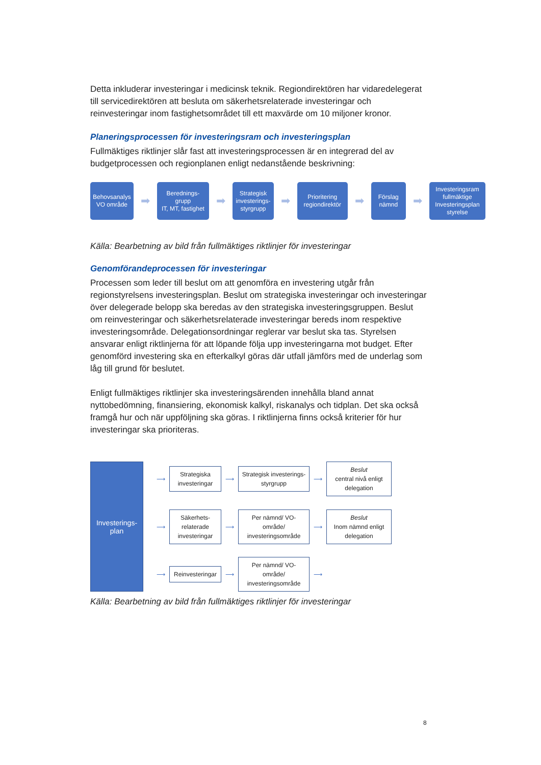Detta inkluderar investeringar i medicinsk teknik. Regiondirektören har vidaredelegerat till servicedirektören att besluta om säkerhetsrelaterade investeringar och reinvesteringar inom fastighetsområdet till ett maxvärde om 10 miljoner kronor.
Planeringsprocessen för investeringsram och investeringsplan
Fullmäktiges riktlinjer slår fast att investeringsprocessen är en integrerad del av budgetprocessen och regionplanen enligt nedanstående beskrivning:
Behovsanalys
VO område
➡
Berednings-
grupp
IT, MT, fastighet
➡
Strategisk investerings-styrgrupp
➡
Prioritering regiondirektör
➡
Förslag nämnd
➡
Investeringsram fullmäktige Investeringsplan styrelse
Källa: Bearbetning av bild från fullmäktiges riktlinjer för investeringar
Genomförandeprocessen för investeringar
Processen som leder till beslut om att genomföra en investering utgår från regionstyrelsens investeringsplan. Beslut om strategiska investeringar och investeringar över delegerade belopp ska beredas av den strategiska investeringsgruppen. Beslut om reinvesteringar och säkerhetsrelaterade investeringar bereds inom respektive investeringsområde. Delegationsordningar reglerar var beslut ska tas. Styrelsen ansvarar enligt riktlinjerna för att löpande följa upp investeringarna mot budget. Efter genomförd investering ska en efterkalkyl göras där utfall jämförs med de underlag som låg till grund för beslutet.
Enligt fullmäktiges riktlinjer ska investeringsärenden innehålla bland annat nyttobedömning, finansiering, ekonomisk kalkyl, riskanalys och tidplan. Det ska också framgå hur och när uppföljning ska göras. I riktlinjerna finns också kriterier för hur investeringar ska prioriteras.
Investerings-
plan
⟶
Strategiska investeringar
⟶
Strategisk investerings-styrgrupp
⟶
Beslut
central nivå enligt delegation
⟶
Säkerhets-relaterade investeringar
⟶
Per nämnd/ VO-område/ investeringsområde
⟶
Beslut
Inom nämnd enligt delegation
⟶
Reinvesteringar
⟶
Per nämnd/ VO-område/ investeringsområde
⟶
Källa: Bearbetning av bild från fullmäktiges riktlinjer för investeringar
8